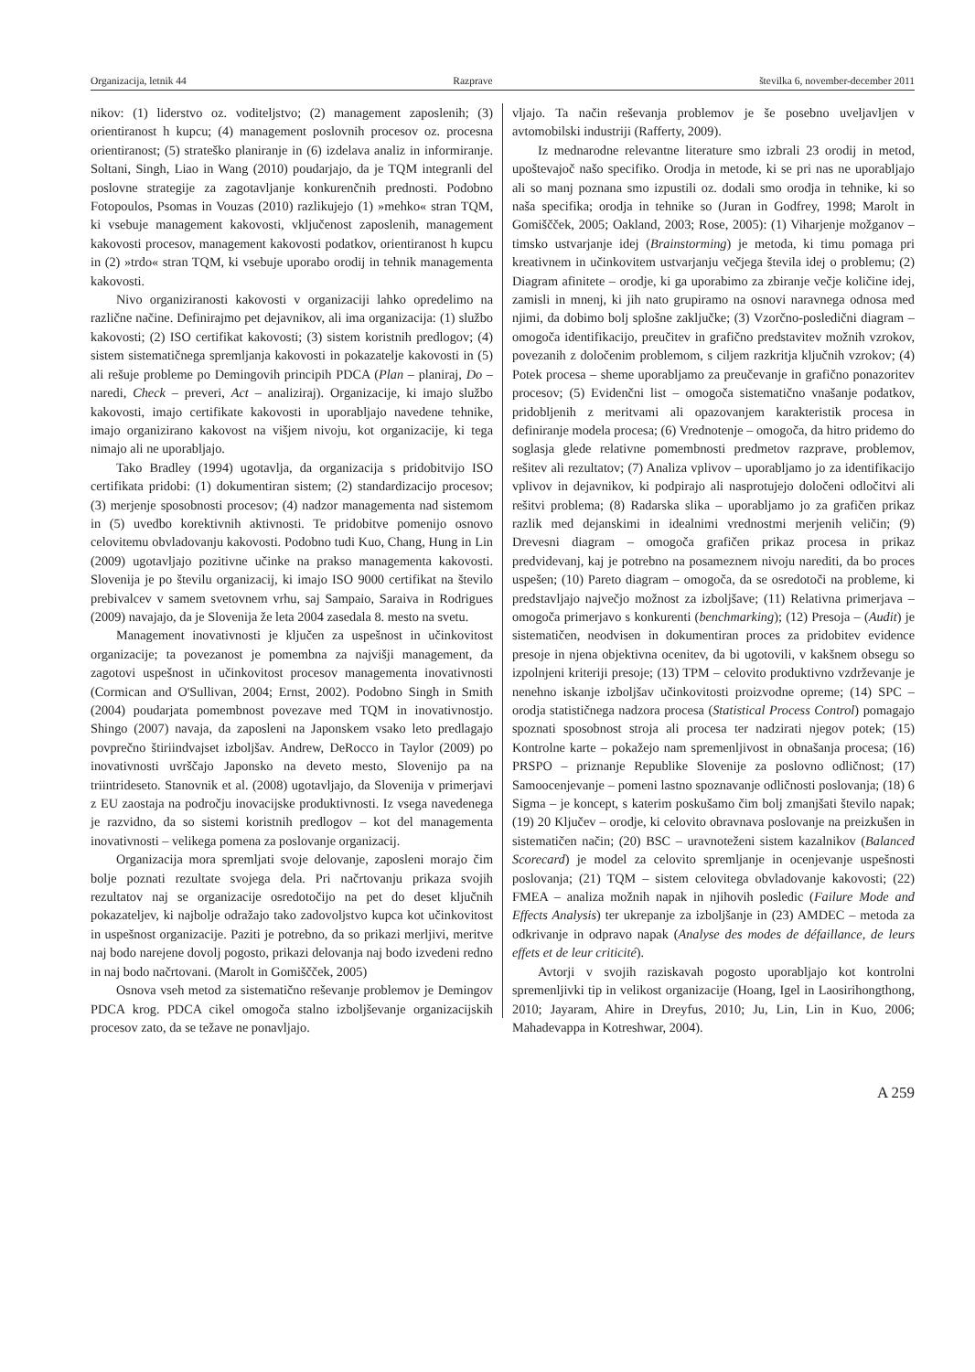Organizacija, letnik 44 Razprave številka 6, november-december 2011
nikov: (1) liderstvo oz. voditeljstvo; (2) management zaposlenih; (3) orientiranost h kupcu; (4) management poslovnih procesov oz. procesna orientiranost; (5) strateško planiranje in (6) izdelava analiz in informiranje. Soltani, Singh, Liao in Wang (2010) poudarjajo, da je TQM integranli del poslovne strategije za zagotavljanje konkurenčnih prednosti. Podobno Fotopoulos, Psomas in Vouzas (2010) razlikujejo (1) »mehko« stran TQM, ki vsebuje management kakovosti, vključenost zaposlenih, management kakovosti procesov, management kakovosti podatkov, orientiranost h kupcu in (2) »trdo« stran TQM, ki vsebuje uporabo orodij in tehnik managementa kakovosti.
Nivo organiziranosti kakovosti v organizaciji lahko opredelimo na različne načine. Definirajmo pet dejavnikov, ali ima organizacija: (1) službo kakovosti; (2) ISO certifikat kakovosti; (3) sistem koristnih predlogov; (4) sistem sistematičnega spremljanja kakovosti in pokazatelje kakovosti in (5) ali rešuje probleme po Demingovih principih PDCA (Plan – planiraj, Do – naredi, Check – preveri, Act – analiziraj). Organizacije, ki imajo službo kakovosti, imajo certifikate kakovosti in uporabljajo navedene tehnike, imajo organizirano kakovost na višjem nivoju, kot organizacije, ki tega nimajo ali ne uporabljajo.
Tako Bradley (1994) ugotavlja, da organizacija s pridobitvijo ISO certifikata pridobi: (1) dokumentiran sistem; (2) standardizacijo procesov; (3) merjenje sposobnosti procesov; (4) nadzor managementa nad sistemom in (5) uvedbo korektivnih aktivnosti. Te pridobitve pomenijo osnovo celovitemu obvladovanju kakovosti. Podobno tudi Kuo, Chang, Hung in Lin (2009) ugotavljajo pozitivne učinke na prakso managementa kakovosti. Slovenija je po številu organizacij, ki imajo ISO 9000 certifikat na število prebivalcev v samem svetovnem vrhu, saj Sampaio, Saraiva in Rodrigues (2009) navajajo, da je Slovenija že leta 2004 zasedala 8. mesto na svetu.
Management inovativnosti je ključen za uspešnost in učinkovitost organizacije; ta povezanost je pomembna za najvišji management, da zagotovi uspešnost in učinkovitost procesov managementa inovativnosti (Cormican and O'Sullivan, 2004; Ernst, 2002). Podobno Singh in Smith (2004) poudarjata pomembnost povezave med TQM in inovativnostjo. Shingo (2007) navaja, da zaposleni na Japonskem vsako leto predlagajo povprečno štiriindvajset izboljšav. Andrew, DeRocco in Taylor (2009) po inovativnosti uvrščajo Japonsko na deveto mesto, Slovenijo pa na triintrideseto. Stanovnik et al. (2008) ugotavljajo, da Slovenija v primerjavi z EU zaostaja na področju inovacijske produktivnosti. Iz vsega navedenega je razvidno, da so sistemi koristnih predlogov – kot del managementa inovativnosti – velikega pomena za poslovanje organizacij.
Organizacija mora spremljati svoje delovanje, zaposleni morajo čim bolje poznati rezultate svojega dela. Pri načrtovanju prikaza svojih rezultatov naj se organizacije osredotočijo na pet do deset ključnih pokazateljev, ki najbolje odražajo tako zadovoljstvo kupca kot učinkovitost in uspešnost organizacije. Paziti je potrebno, da so prikazi merljivi, meritve naj bodo narejene dovolj pogosto, prikazi delovanja naj bodo izvedeni redno in naj bodo načrtovani. (Marolt in Gomiščček, 2005)
Osnova vseh metod za sistematično reševanje problemov je Demingov PDCA krog. PDCA cikel omogoča stalno izboljševanje organizacijskih procesov zato, da se težave ne ponavljajo.
vljajo. Ta način reševanja problemov je še posebno uveljavljen v avtomobilski industriji (Rafferty, 2009).
Iz mednarodne relevantne literature smo izbrali 23 orodij in metod, upoštevajoč našo specifiko. Orodja in metode, ki se pri nas ne uporabljajo ali so manj poznana smo izpustili oz. dodali smo orodja in tehnike, ki so naša specifika; orodja in tehnike so (Juran in Godfrey, 1998; Marolt in Gomiščček, 2005; Oakland, 2003; Rose, 2005): (1) Viharjenje možganov – timsko ustvarjanje idej (Brainstorming) je metoda, ki timu pomaga pri kreativnem in učinkovitem ustvarjanju večjega števila idej o problemu; (2) Diagram afinitete – orodje, ki ga uporabimo za zbiranje večje količine idej, zamisli in mnenj, ki jih nato grupiramo na osnovi naravnega odnosa med njimi, da dobimo bolj splošne zaključke; (3) Vzorčno-posledični diagram – omogoča identifikacijo, preučitev in grafično predstavitev možnih vzrokov, povezanih z določenim problemom, s ciljem razkritja ključnih vzrokov; (4) Potek procesa – sheme uporabljamo za preučevanje in grafično ponazoritev procesov; (5) Evidenčni list – omogoča sistematično vnašanje podatkov, pridobljenih z meritvami ali opazovanjem karakteristik procesa in definiranje modela procesa; (6) Vrednotenje – omogoča, da hitro pridemo do soglasja glede relativne pomembnosti predmetov razprave, problemov, rešitev ali rezultatov; (7) Analiza vplivov – uporabljamo jo za identifikacijo vplivov in dejavnikov, ki podpirajo ali nasprotujejo določeni odločitvi ali rešitvi problema; (8) Radarska slika – uporabljamo jo za grafičen prikaz razlik med dejanskimi in idealnimi vrednostmi merjenih veličin; (9) Drevesni diagram – omogoča grafičen prikaz procesa in prikaz predvidevanj, kaj je potrebno na posameznem nivoju narediti, da bo proces uspešen; (10) Pareto diagram – omogoča, da se osredotoči na probleme, ki predstavljajo največjo možnost za izboljšave; (11) Relativna primerjava – omogoča primerjavo s konkurenti (benchmarking); (12) Presoja – (Audit) je sistematičen, neodvisen in dokumentiran proces za pridobitev evidence presoje in njena objektivna ocenitev, da bi ugotovili, v kakšnem obsegu so izpolnjeni kriteriji presoje; (13) TPM – celovito produktivno vzdrževanje je nenehno iskanje izboljšav učinkovitosti proizvodne opreme; (14) SPC – orodja statističnega nadzora procesa (Statistical Process Control) pomagajo spoznati sposobnost stroja ali procesa ter nadzirati njegov potek; (15) Kontrolne karte – pokažejo nam spremenljivost in obnašanja procesa; (16) PRSPO – priznanje Republike Slovenije za poslovno odličnost; (17) Samoocenjevanje – pomeni lastno spoznavanje odličnosti poslovanja; (18) 6 Sigma – je koncept, s katerim poskušamo čim bolj zmanjšati število napak; (19) 20 Ključev – orodje, ki celovito obravnava poslovanje na preizkušen in sistematičen način; (20) BSC – uravnoteženi sistem kazalnikov (Balanced Scorecard) je model za celovito spremljanje in ocenjevanje uspešnosti poslovanja; (21) TQM – sistem celovitega obvladovanje kakovosti; (22) FMEA – analiza možnih napak in njihovih posledic (Failure Mode and Effects Analysis) ter ukrepanje za izboljšanje in (23) AMDEC – metoda za odkrivanje in odpravo napak (Analyse des modes de défaillance, de leurs effets et de leur criticité).
Avtorji v svojih raziskavah pogosto uporabljajo kot kontrolni spremenljivki tip in velikost organizacije (Hoang, Igel in Laosirihongthong, 2010; Jayaram, Ahire in Dreyfus, 2010; Ju, Lin, Lin in Kuo, 2006; Mahadevappa in Kotreshwar, 2004).
A 259